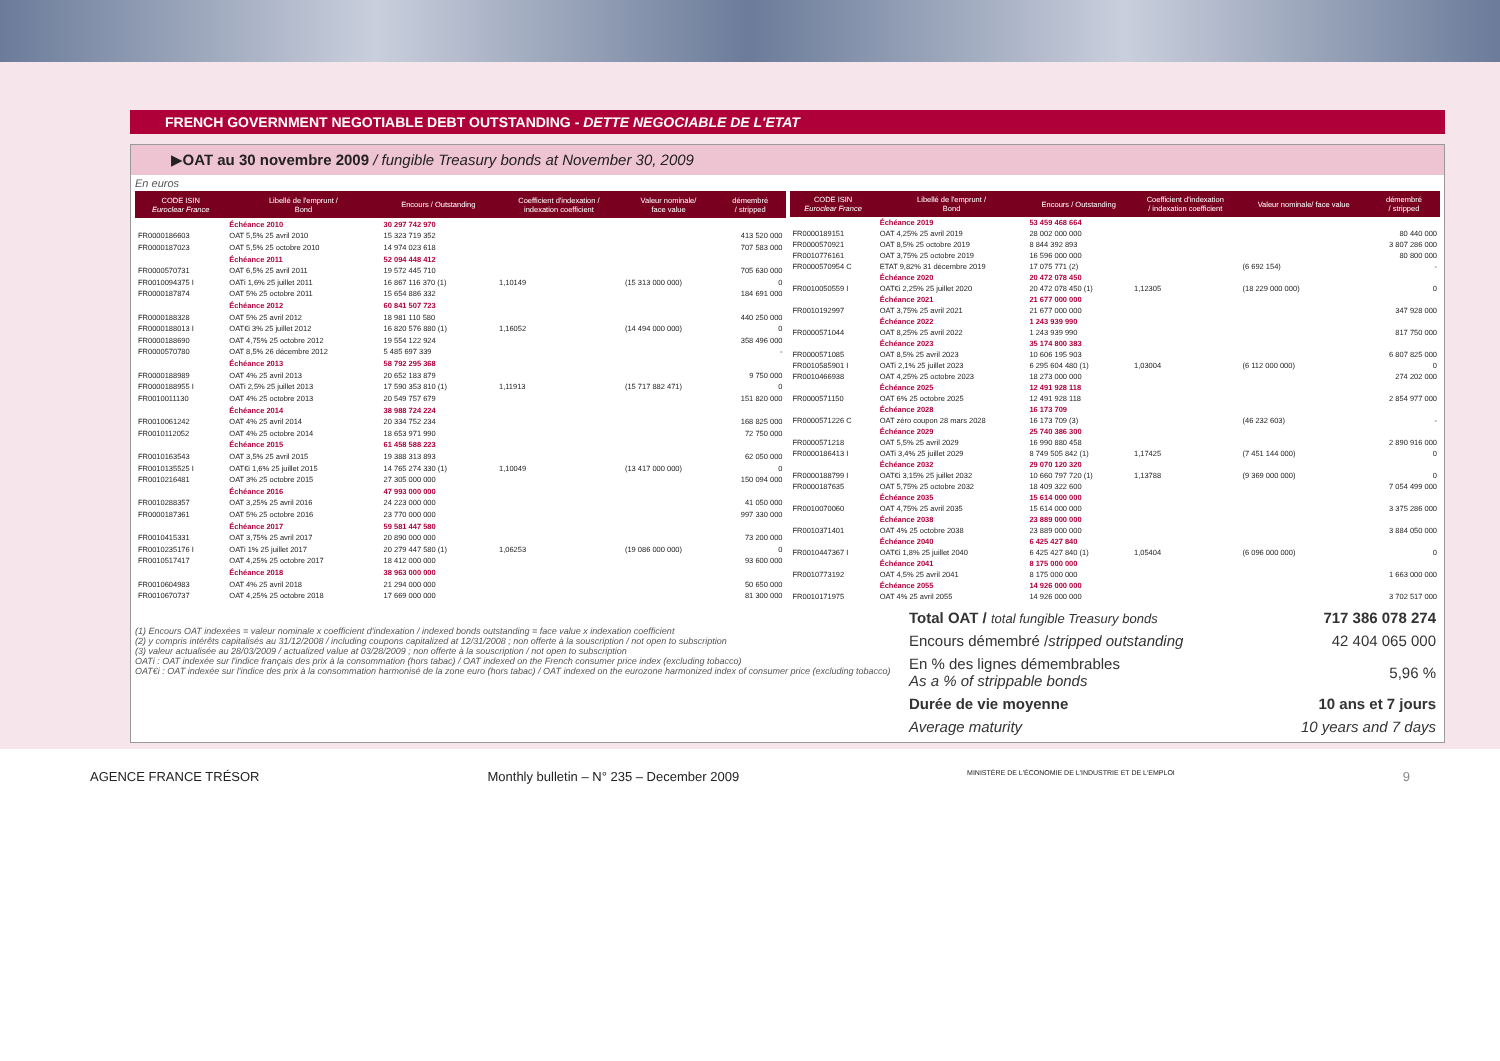FRENCH GOVERNMENT NEGOTIABLE DEBT OUTSTANDING - DETTE NEGOCIABLE DE L'ETAT
▶OAT au 30 novembre 2009 / fungible Treasury bonds at November 30, 2009
En euros
| CODE ISIN Euroclear France | Libellé de l'emprunt / Bond | Encours / Outstanding | Coefficient d'indexation / indexation coefficient | Valeur nominale/ face value | démembré / stripped |
| --- | --- | --- | --- | --- | --- |
| | Échéance 2010 | 30 297 742 970 | | | |
| FR0000186603 | OAT 5,5% 25 avril 2010 | 15 323 719 352 | | | 413 520 000 |
| FR0000187023 | OAT 5,5% 25 octobre 2010 | 14 974 023 618 | | | 707 583 000 |
| | Échéance 2011 | 52 094 448 412 | | | |
| FR0000570731 | OAT 6,5% 25 avril 2011 | 19 572 445 710 | | | 705 630 000 |
| FR0010094375 I | OATi 1,6% 25 juillet 2011 | 16 867 116 370 (1) | 1,10149 | (15 313 000 000) | 0 |
| FR0000187874 | OAT 5% 25 octobre 2011 | 15 654 886 332 | | | 184 691 000 |
| | Échéance 2012 | 60 841 507 723 | | | |
| FR0000188328 | OAT 5% 25 avril 2012 | 18 981 110 580 | | | 440 250 000 |
| FR0000188013 I | OAT€i 3% 25 juillet 2012 | 16 820 576 880 (1) | 1,16052 | (14 494 000 000) | 0 |
| FR0000188690 | OAT 4,75% 25 octobre 2012 | 19 554 122 924 | | | 358 496 000 |
| FR0000570780 | OAT 8,5% 26 décembre 2012 | 5 485 697 339 | | | - |
| | Échéance 2013 | 58 792 295 368 | | | |
| FR0000188989 | OAT 4% 25 avril 2013 | 20 652 183 879 | | | 9 750 000 |
| FR0000188955 I | OATi 2,5% 25 juillet 2013 | 17 590 353 810 (1) | 1,11913 | (15 717 882 471) | 0 |
| FR0010011130 | OAT 4% 25 octobre 2013 | 20 549 757 679 | | | 151 820 000 |
| | Échéance 2014 | 38 988 724 224 | | | |
| FR0010061242 | OAT 4% 25 avril 2014 | 20 334 752 234 | | | 168 825 000 |
| FR0010112052 | OAT 4% 25 octobre 2014 | 18 653 971 990 | | | 72 750 000 |
| | Échéance 2015 | 61 458 588 223 | | | |
| FR0010163543 | OAT 3,5% 25 avril 2015 | 19 388 313 893 | | | 62 050 000 |
| FR0010135525 I | OAT€i 1,6% 25 juillet 2015 | 14 765 274 330 (1) | 1,10049 | (13 417 000 000) | 0 |
| FR0010216481 | OAT 3% 25 octobre 2015 | 27 305 000 000 | | | 150 094 000 |
| | Échéance 2016 | 47 993 000 000 | | | |
| FR0010288357 | OAT 3,25% 25 avril 2016 | 24 223 000 000 | | | 41 050 000 |
| FR0000187361 | OAT 5% 25 octobre 2016 | 23 770 000 000 | | | 997 330 000 |
| | Échéance 2017 | 59 581 447 580 | | | |
| FR0010415331 | OAT 3,75% 25 avril 2017 | 20 890 000 000 | | | 73 200 000 |
| FR0010235176 I | OATi 1% 25 juillet 2017 | 20 279 447 580 (1) | 1,06253 | (19 086 000 000) | 0 |
| FR0010517417 | OAT 4,25% 25 octobre 2017 | 18 412 000 000 | | | 93 600 000 |
| | Échéance 2018 | 38 963 000 000 | | | |
| FR0010604983 | OAT 4% 25 avril 2018 | 21 294 000 000 | | | 50 650 000 |
| FR0010670737 | OAT 4,25% 25 octobre 2018 | 17 669 000 000 | | | 81 300 000 |
| CODE ISIN Euroclear France | Libellé de l'emprunt / Bond | Encours / Outstanding | Coefficient d'indexation / indexation coefficient | Valeur nominale/ face value | démembré / stripped |
| --- | --- | --- | --- | --- | --- |
| | Échéance 2019 | 53 459 468 664 | | | |
| FR0000189151 | OAT 4,25% 25 avril 2019 | 28 002 000 000 | | | 80 440 000 |
| FR0000570921 | OAT 8,5% 25 octobre 2019 | 8 844 392 893 | | | 3 807 286 000 |
| FR0010776161 | OAT 3,75% 25 octobre 2019 | 16 596 000 000 | | | 80 800 000 |
| FR0000570954 C | ETAT 9,82% 31 décembre 2019 | 17 075 771 (2) | | (6 692 154) | - |
| | Échéance 2020 | 20 472 078 450 | | | |
| FR0010050559 I | OAT€i 2,25% 25 juillet 2020 | 20 472 078 450 (1) | 1,12305 | (18 229 000 000) | 0 |
| | Échéance 2021 | 21 677 000 000 | | | |
| FR0010192997 | OAT 3,75% 25 avril 2021 | 21 677 000 000 | | | 347 928 000 |
| | Échéance 2022 | 1 243 939 990 | | | |
| FR0000571044 | OAT 8,25% 25 avril 2022 | 1 243 939 990 | | | 817 750 000 |
| | Échéance 2023 | 35 174 800 383 | | | |
| FR0000571085 | OAT 8,5% 25 avril 2023 | 10 606 195 903 | | | 6 807 825 000 |
| FR0010585901 I | OATi 2,1% 25 juillet 2023 | 6 295 604 480 (1) | 1,03004 | (6 112 000 000) | 0 |
| FR0010466938 | OAT 4,25% 25 octobre 2023 | 18 273 000 000 | | | 274 202 000 |
| | Échéance 2025 | 12 491 928 118 | | | |
| FR0000571150 | OAT 6% 25 octobre 2025 | 12 491 928 118 | | | 2 854 977 000 |
| | Échéance 2028 | 16 173 709 | | | |
| FR0000571226 C | OAT zéro coupon 28 mars 2028 | 16 173 709 (3) | | (46 232 603) | - |
| | Échéance 2029 | 25 740 386 300 | | | |
| FR0000571218 | OAT 5,5% 25 avril 2029 | 16 990 880 458 | | | 2 890 916 000 |
| FR0000186413 I | OATi 3,4% 25 juillet 2029 | 8 749 505 842 (1) | 1,17425 | (7 451 144 000) | 0 |
| | Échéance 2032 | 29 070 120 320 | | | |
| FR0000188799 I | OAT€i 3,15% 25 juillet 2032 | 10 660 797 720 (1) | 1,13788 | (9 369 000 000) | 0 |
| FR0000187635 | OAT 5,75% 25 octobre 2032 | 18 409 322 600 | | | 7 054 499 000 |
| | Échéance 2035 | 15 614 000 000 | | | |
| FR0010070060 | OAT 4,75% 25 avril 2035 | 15 614 000 000 | | | 3 375 286 000 |
| | Échéance 2038 | 23 889 000 000 | | | |
| FR0010371401 | OAT 4% 25 octobre 2038 | 23 889 000 000 | | | 3 884 050 000 |
| | Échéance 2040 | 6 425 427 840 | | | |
| FR0010447367 I | OAT€i 1,8% 25 juillet 2040 | 6 425 427 840 (1) | 1,05404 | (6 096 000 000) | 0 |
| | Échéance 2041 | 8 175 000 000 | | | |
| FR0010773192 | OAT 4,5% 25 avril 2041 | 8 175 000 000 | | | 1 663 000 000 |
| | Échéance 2055 | 14 926 000 000 | | | |
| FR0010171975 | OAT 4% 25 avril 2055 | 14 926 000 000 | | | 3 702 517 000 |
(1) Encours OAT indexées = valeur nominale x coefficient d'indexation / indexed bonds outstanding = face value x indexation coefficient
(2) y compris intérêts capitalisés au 31/12/2008 / including coupons capitalized at 12/31/2008 ; non offerte à la souscription / not open to subscription
(3) valeur actualisée au 28/03/2009 / actualized value at 03/28/2009 ; non offerte à la souscription / not open to subscription
OATi : OAT indexée sur l'indice français des prix à la consommation (hors tabac) / OAT indexed on the French consumer price index (excluding tobacco)
OAT€i : OAT indexée sur l'indice des prix à la consommation harmonisé de la zone euro (hors tabac) / OAT indexed on the eurozone harmonized index of consumer price (excluding tobacco)
| Total OAT / total fungible Treasury bonds | 717 386 078 274 |
| Encours démembré / stripped outstanding | 42 404 065 000 |
| En % des lignes démembrables As a % of strippable bonds | 5,96 % |
| Durée de vie moyenne | 10 ans et 7 jours |
| Average maturity | 10 years and 7 days |
AGENCE FRANCE TRÉSOR Monthly bulletin – N° 235 – December 2009 MINISTÈRE DE L'ÉCONOMIE DE L'INDUSTRIE ET DE L'EMPLOI 9